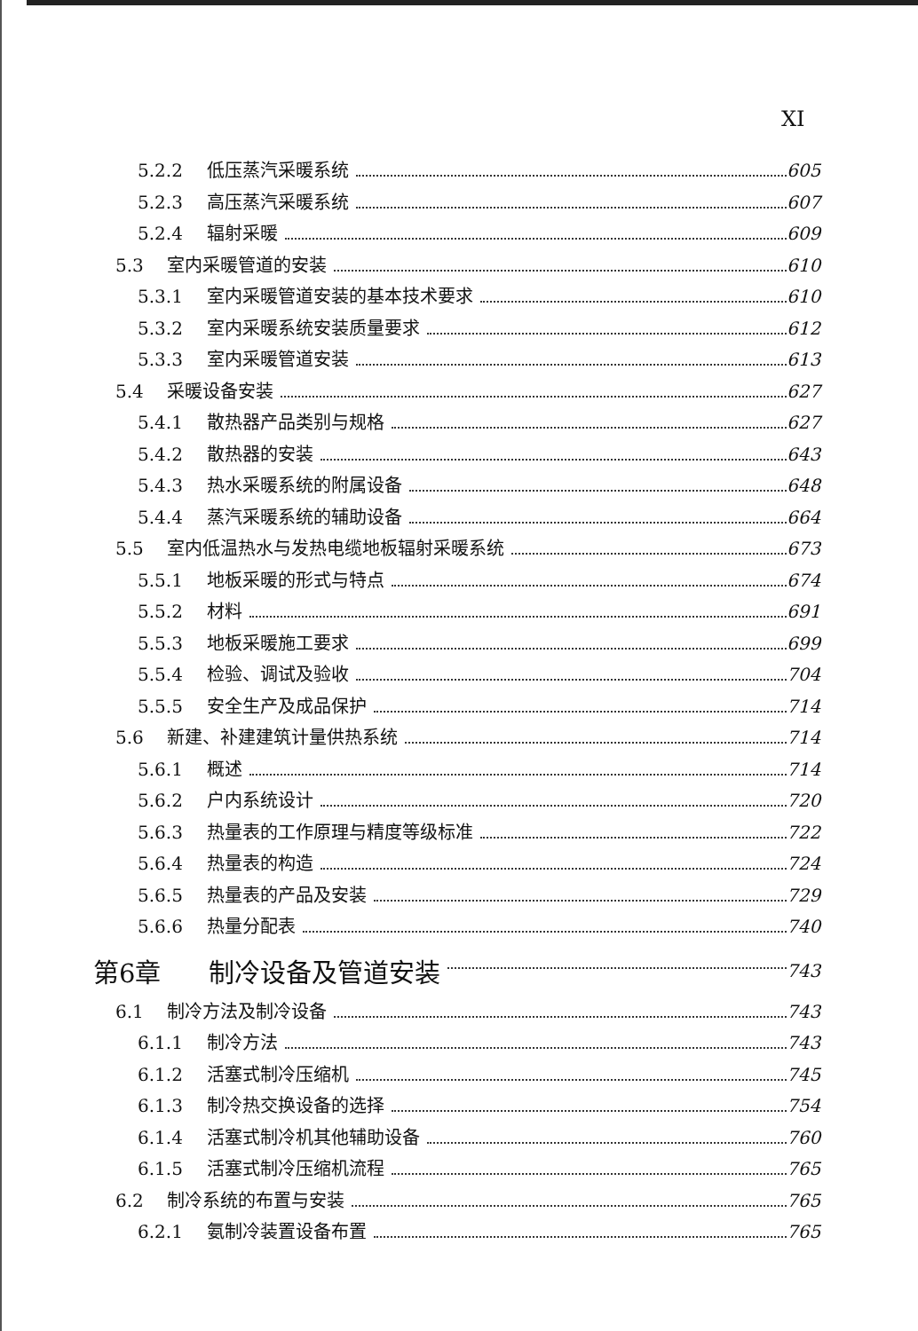XI
5.2.2 低压蒸汽采暖系统 605
5.2.3 高压蒸汽采暖系统 607
5.2.4 辐射采暖 609
5.3 室内采暖管道的安装 610
5.3.1 室内采暖管道安装的基本技术要求 610
5.3.2 室内采暖系统安装质量要求 612
5.3.3 室内采暖管道安装 613
5.4 采暖设备安装 627
5.4.1 散热器产品类别与规格 627
5.4.2 散热器的安装 643
5.4.3 热水采暖系统的附属设备 648
5.4.4 蒸汽采暖系统的辅助设备 664
5.5 室内低温热水与发热电缆地板辐射采暖系统 673
5.5.1 地板采暖的形式与特点 674
5.5.2 材料 691
5.5.3 地板采暖施工要求 699
5.5.4 检验、调试及验收 704
5.5.5 安全生产及成品保护 714
5.6 新建、补建建筑计量供热系统 714
5.6.1 概述 714
5.6.2 户内系统设计 720
5.6.3 热量表的工作原理与精度等级标准 722
5.6.4 热量表的构造 724
5.6.5 热量表的产品及安装 729
5.6.6 热量分配表 740
第6章 制冷设备及管道安装 743
6.1 制冷方法及制冷设备 743
6.1.1 制冷方法 743
6.1.2 活塞式制冷压缩机 745
6.1.3 制冷热交换设备的选择 754
6.1.4 活塞式制冷机其他辅助设备 760
6.1.5 活塞式制冷压缩机流程 765
6.2 制冷系统的布置与安装 765
6.2.1 氨制冷装置设备布置 765